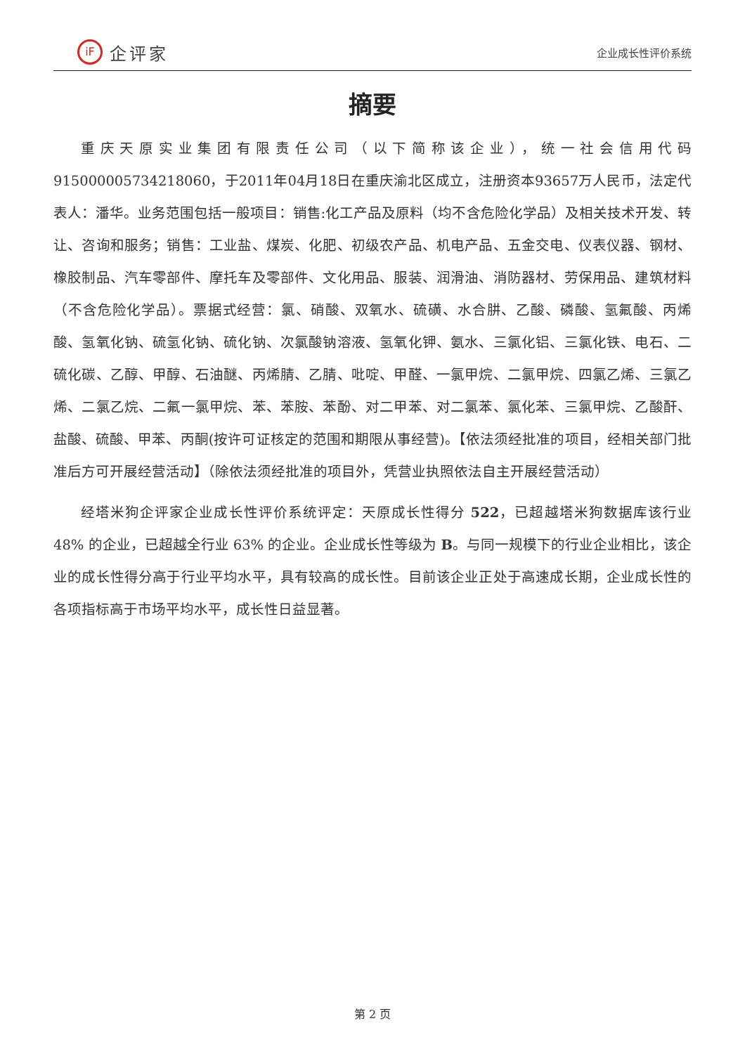iF 企评家
企业成长性评价系统
摘要
重庆天原实业集团有限责任公司（以下简称该企业），统一社会信用代码915000005734218060，于2011年04月18日在重庆渝北区成立，注册资本93657万人民币，法定代表人：潘华。业务范围包括一般项目：销售:化工产品及原料（均不含危险化学品）及相关技术开发、转让、咨询和服务；销售：工业盐、煤炭、化肥、初级农产品、机电产品、五金交电、仪表仪器、钢材、橡胶制品、汽车零部件、摩托车及零部件、文化用品、服装、润滑油、消防器材、劳保用品、建筑材料（不含危险化学品）。票据式经营：氯、硝酸、双氧水、硫磺、水合肼、乙酸、磷酸、氢氟酸、丙烯酸、氢氧化钠、硫氢化钠、硫化钠、次氯酸钠溶液、氢氧化钾、氨水、三氯化铝、三氯化铁、电石、二硫化碳、乙醇、甲醇、石油醚、丙烯腈、乙腈、吡啶、甲醛、一氯甲烷、二氯甲烷、四氯乙烯、三氯乙烯、二氯乙烷、二氟一氯甲烷、苯、苯胺、苯酚、对二甲苯、对二氯苯、氯化苯、三氯甲烷、乙酸酐、盐酸、硫酸、甲苯、丙酮(按许可证核定的范围和期限从事经营)。【依法须经批准的项目，经相关部门批准后方可开展经营活动】（除依法须经批准的项目外，凭营业执照依法自主开展经营活动）
经塔米狗企评家企业成长性评价系统评定：天原成长性得分 522，已超越塔米狗数据库该行业 48% 的企业，已超越全行业 63% 的企业。企业成长性等级为 B。与同一规模下的行业企业相比，该企业的成长性得分高于行业平均水平，具有较高的成长性。目前该企业正处于高速成长期，企业成长性的各项指标高于市场平均水平，成长性日益显著。
第 2 页